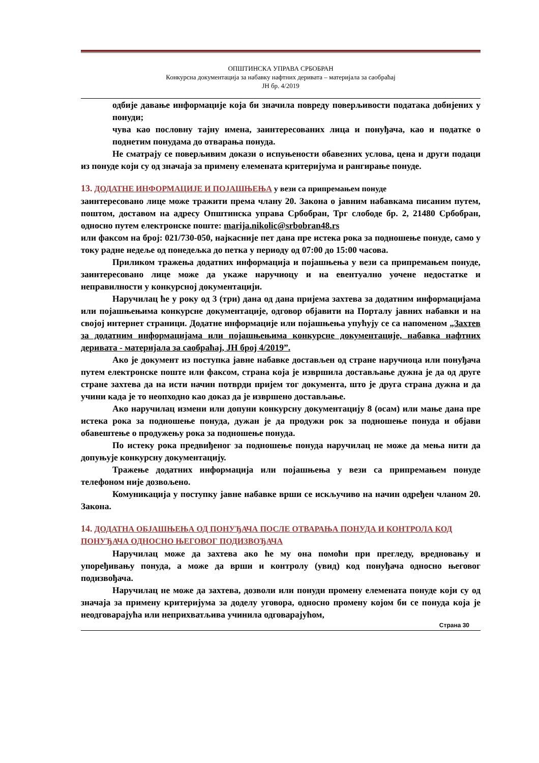ОПШТИНСКА УПРАВА СРБОБРАН
Конкурсна документација за набавку нафтних деривата – материјала за саобраћај
ЈН бр. 4/2019
одбије давање информације која би значила повреду поверљивости података добијених у понуди;
чува као пословну тајну имена, заинтересованих лица и понуђача, као и податке о поднетим понудама до отварања понуда.
Не сматрају се поверљивим докази о испуњености обавезних услова, цена и други подаци из понуде који су од значаја за примену елемената критеријума и рангирање понуде.
13. ДОДАТНЕ ИНФОРМАЦИЈЕ И ПОЈАШЊЕЊА у вези са припремањем понуде
заинтересовано лице може тражити према члану 20. Закона о јавним набавкама писаним путем, поштом, доставом на адресу Општинска управа Србобран, Трг слободе бр. 2, 21480 Србобран, односно путем електронске поште: marija.nikolic@srbobran48.rs
или факсом на број: 021/730-050, најкасније пет дана пре истека рока за подношење понуде, само у току радне недеље од понедељка до петка у периоду од 07:00 до 15:00 часова.
Приликом тражења додатних информација и појашњења у вези са припремањем понуде, заинтересовано лице може да укаже наручиоцу и на евентуално уочене недостатке и неправилности у конкурсној документацији.
Наручилац ће у року од 3 (три) дана од дана пријема захтева за додатним информацијама или појашњењима конкурсне документације, одговор објавити на Порталу јавних набавки и на својој интернет страници. Додатне информације или појашњења упућују се са напоменом „Захтев за додатним информацијама или појашњењима конкурсне документације, набавка нафтних деривата - материјала за саобраћај, ЈН број 4/2019”.
Ако је документ из поступка јавне набавке достављен од стране наручиоца или понуђача путем електронске поште или факсом, страна која је извршила достављање дужна је да од друге стране захтева да на исти начин потврди пријем тог документа, што је друга страна дужна и да учини када је то неопходно као доказ да је извршено достављање.
Ако наручилац измени или допуни конкурсну документацију 8 (осам) или мање дана пре истека рока за подношење понуда, дужан је да продужи рок за подношење понуда и објави обавештење о продужењу рока за подношење понуда.
По истеку рока предвиђеног за подношење понуда наручилац не може да мења нити да допуњује конкурсну документацију.
Тражење додатних информација или појашњења у вези са припремањем понуде телефоном није дозвољено.
Комуникација у поступку јавне набавке врши се искључиво на начин одређен чланом 20. Закона.
14. ДОДАТНА ОБЈАШЊЕЊА ОД ПОНУЂАЧА ПОСЛЕ ОТВАРАЊА ПОНУДА И КОНТРОЛА КОД ПОНУЂАЧА ОДНОСНО ЊЕГОВОГ ПОДИЗВОЂАЧА
Наручилац може да захтева ако ће му она помоћи при прегледу, вредновању и упоређивању понуда, а може да врши и контролу (увид) код понуђача односно његовог подизвођача.
Наручилац не може да захтева, дозволи или понуди промену елемената понуде који су од значаја за примену критеријума за доделу уговора, односно промену којом би се понуда која је неодговарајућа или неприхватљива учинила одговарајућом,
Страна 30